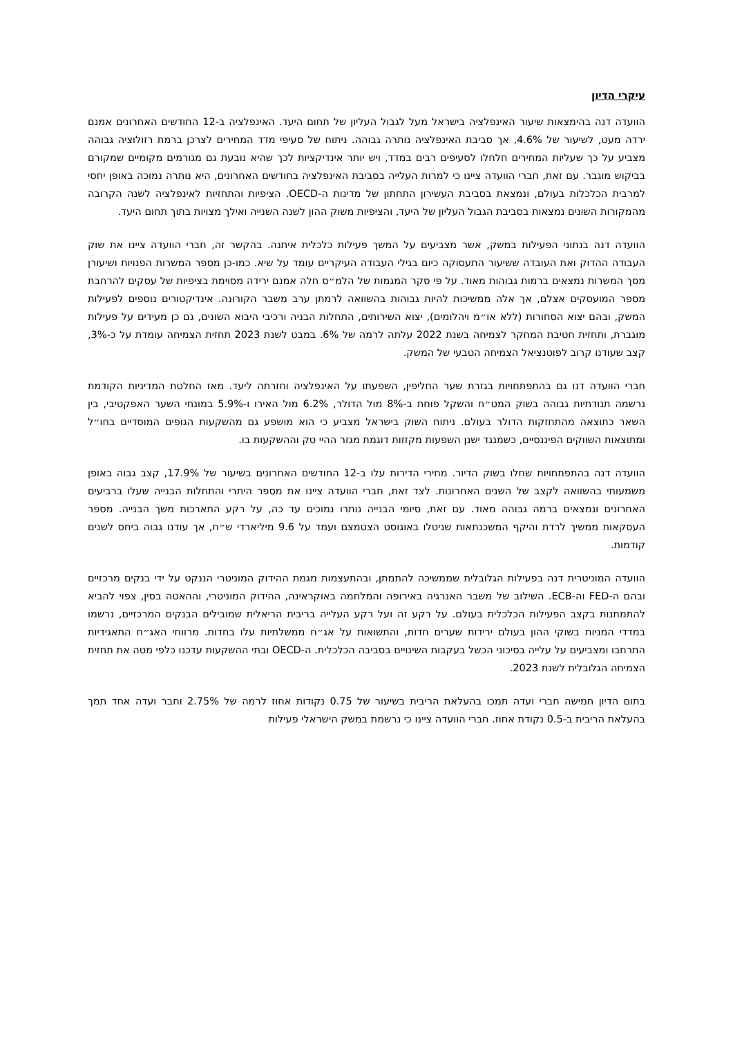עיקרי הדיון
הוועדה דנה בהימצאות שיעור האינפלציה בישראל מעל לגבול העליון של תחום היעד. האינפלציה ב-12 החודשים האחרונים אמנם ירדה מעט, לשיעור של 4.6%, אך סביבת האינפלציה נותרה גבוהה. ניתוח של סעיפי מדד המחירים לצרכן ברמת רזולוציה גבוהה מצביע על כך שעליות המחירים חלחלו לסעיפים רבים במדד, ויש יותר אינדיקציות לכך שהיא נובעת גם מגורמים מקומיים שמקורם בביקוש מוגבר. עם זאת, חברי הוועדה ציינו כי למרות העלייה בסביבת האינפלציה בחודשים האחרונים, היא נותרה נמוכה באופן יחסי למרבית הכלכלות בעולם, ונמצאת בסביבת העשירון התחתון של מדינות ה-OECD. הציפיות והתחזיות לאינפלציה לשנה הקרובה מהמקורות השונים נמצאות בסביבת הגבול העליון של היעד, והציפיות משוק ההון לשנה השנייה ואילך מצויות בתוך תחום היעד.
הוועדה דנה בנתוני הפעילות במשק, אשר מצביעים על המשך פעילות כלכלית איתנה. בהקשר זה, חברי הוועדה ציינו את שוק העבודה ההדוק ואת העובדה ששיעור התעסוקה כיום בגילי העבודה העיקריים עומד על שיא. כמו-כן מספר המשרות הפנויות ושיעורן מסך המשרות נמצאים ברמות גבוהות מאוד. על פי סקר המגמות של הלמ״ס חלה אמנם ירידה מסוימת בציפיות של עסקים להרחבת מספר המועסקים אצלם, אך אלה ממשיכות להיות גבוהות בהשוואה לרמתן ערב משבר הקורונה. אינדיקטורים נוספים לפעילות המשק, ובהם יצוא הסחורות (ללא או״מ ויהלומים), יצוא השירותים, התחלות הבניה ורכיבי היבוא השונים, גם כן מעידים על פעילות מוגברת, ותחזית חטיבת המחקר לצמיחה בשנת 2022 עלתה לרמה של 6%. במבט לשנת 2023 תחזית הצמיחה עומדת על כ-3%, קצב שעודנו קרוב לפוטנציאל הצמיחה הטבעי של המשק.
חברי הוועדה דנו גם בהתפתחויות בגזרת שער החליפין, השפעתו על האינפלציה וחזרתה ליעד. מאז החלטת המדיניות הקודמת נרשמה תנודתיות גבוהה בשוק המט״ח והשקל פוחת ב-8% מול הדולר, 6.2% מול האירו ו-5.9% במונחי השער האפקטיבי, בין השאר כתוצאה מהתחזקות הדולר בעולם. ניתוח השוק בישראל מצביע כי הוא מושפע גם מהשקעות הגופים המוסדיים בחו״ל ומתוצאות השווקים הפיננסיים, כשמנגד ישנן השפעות מקזזות דוגמת מגזר ההיי טק וההשקעות בו.
הוועדה דנה בהתפתחויות שחלו בשוק הדיור. מחירי הדירות עלו ב-12 החודשים האחרונים בשיעור של 17.9%, קצב גבוה באופן משמעותי בהשוואה לקצב של השנים האחרונות. לצד זאת, חברי הוועדה ציינו את מספר היתרי והתחלות הבנייה שעלו ברביעים האחרונים ונמצאים ברמה גבוהה מאוד. עם זאת, סיומי הבנייה נותרו נמוכים עד כה, על רקע התארכות משך הבנייה. מספר העסקאות ממשיך לרדת והיקף המשכנתאות שניטלו באוגוסט הצטמצם ועמד על 9.6 מיליארדי ש״ח, אך עודנו גבוה ביחס לשנים קודמות.
הוועדה המוניטרית דנה בפעילות הגלובלית שממשיכה להתמתן, ובהתעצמות מגמת ההידוק המוניטרי הננקט על ידי בנקים מרכזיים ובהם ה-FED וה-ECB. השילוב של משבר האנרגיה באירופה והמלחמה באוקראינה, ההידוק המוניטרי, וההאטה בסין, צפוי להביא להתמתנות בקצב הפעילות הכלכלית בעולם. על רקע זה ועל רקע העלייה בריבית הריאלית שמובילים הבנקים המרכזיים, נרשמו במדדי המניות בשוקי ההון בעולם ירידות שערים חדות, והתשואות על אג״ח ממשלתיות עלו בחדות. מרווחי האג״ח התאגידיות התרחבו ומצביעים על עלייה בסיכוני הכשל בעקבות השינויים בסביבה הכלכלית. ה-OECD ובתי ההשקעות עדכנו כלפי מטה את תחזית הצמיחה הגלובלית לשנת 2023.
בתום הדיון חמישה חברי ועדה תמכו בהעלאת הריבית בשיעור של 0.75 נקודות אחוז לרמה של 2.75% וחבר ועדה אחד תמך בהעלאת הריבית ב-0.5 נקודת אחוז. חברי הוועדה ציינו כי נרשמת במשק הישראלי פעילות